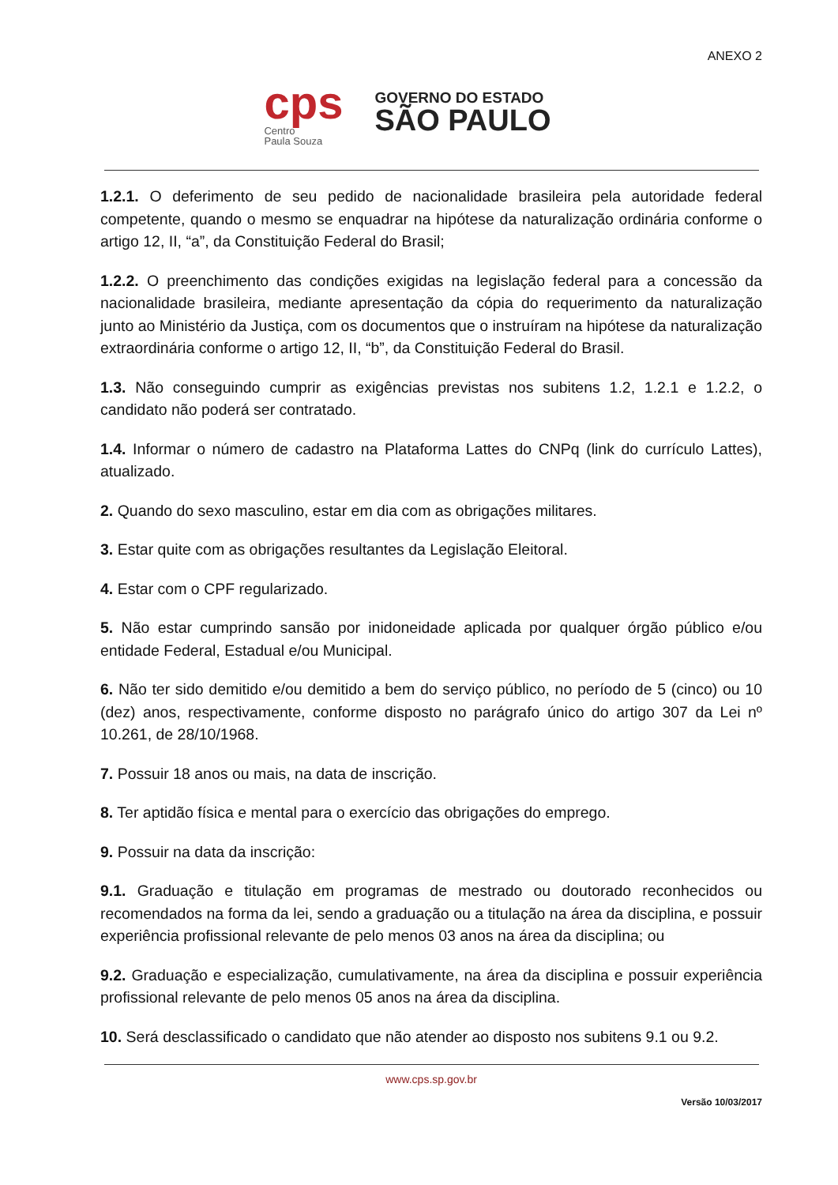ANEXO 2
cps
Centro
Paula Souza
GOVERNO DO ESTADO
SÃO PAULO
1.2.1. O deferimento de seu pedido de nacionalidade brasileira pela autoridade federal competente, quando o mesmo se enquadrar na hipótese da naturalização ordinária conforme o artigo 12, II, “a”, da Constituição Federal do Brasil;
1.2.2. O preenchimento das condições exigidas na legislação federal para a concessão da nacionalidade brasileira, mediante apresentação da cópia do requerimento da naturalização junto ao Ministério da Justiça, com os documentos que o instruíram na hipótese da naturalização extraordinária conforme o artigo 12, II, “b”, da Constituição Federal do Brasil.
1.3. Não conseguindo cumprir as exigências previstas nos subitens 1.2, 1.2.1 e 1.2.2, o candidato não poderá ser contratado.
1.4. Informar o número de cadastro na Plataforma Lattes do CNPq (link do currículo Lattes), atualizado.
2. Quando do sexo masculino, estar em dia com as obrigações militares.
3. Estar quite com as obrigações resultantes da Legislação Eleitoral.
4. Estar com o CPF regularizado.
5. Não estar cumprindo sansão por inidoneidade aplicada por qualquer órgão público e/ou entidade Federal, Estadual e/ou Municipal.
6. Não ter sido demitido e/ou demitido a bem do serviço público, no período de 5 (cinco) ou 10 (dez) anos, respectivamente, conforme disposto no parágrafo único do artigo 307 da Lei nº 10.261, de 28/10/1968.
7. Possuir 18 anos ou mais, na data de inscrição.
8. Ter aptidão física e mental para o exercício das obrigações do emprego.
9. Possuir na data da inscrição:
9.1. Graduação e titulação em programas de mestrado ou doutorado reconhecidos ou recomendados na forma da lei, sendo a graduação ou a titulação na área da disciplina, e possuir experiência profissional relevante de pelo menos 03 anos na área da disciplina; ou
9.2. Graduação e especialização, cumulativamente, na área da disciplina e possuir experiência profissional relevante de pelo menos 05 anos na área da disciplina.
10. Será desclassificado o candidato que não atender ao disposto nos subitens 9.1 ou 9.2.
www.cps.sp.gov.br
Versão 10/03/2017